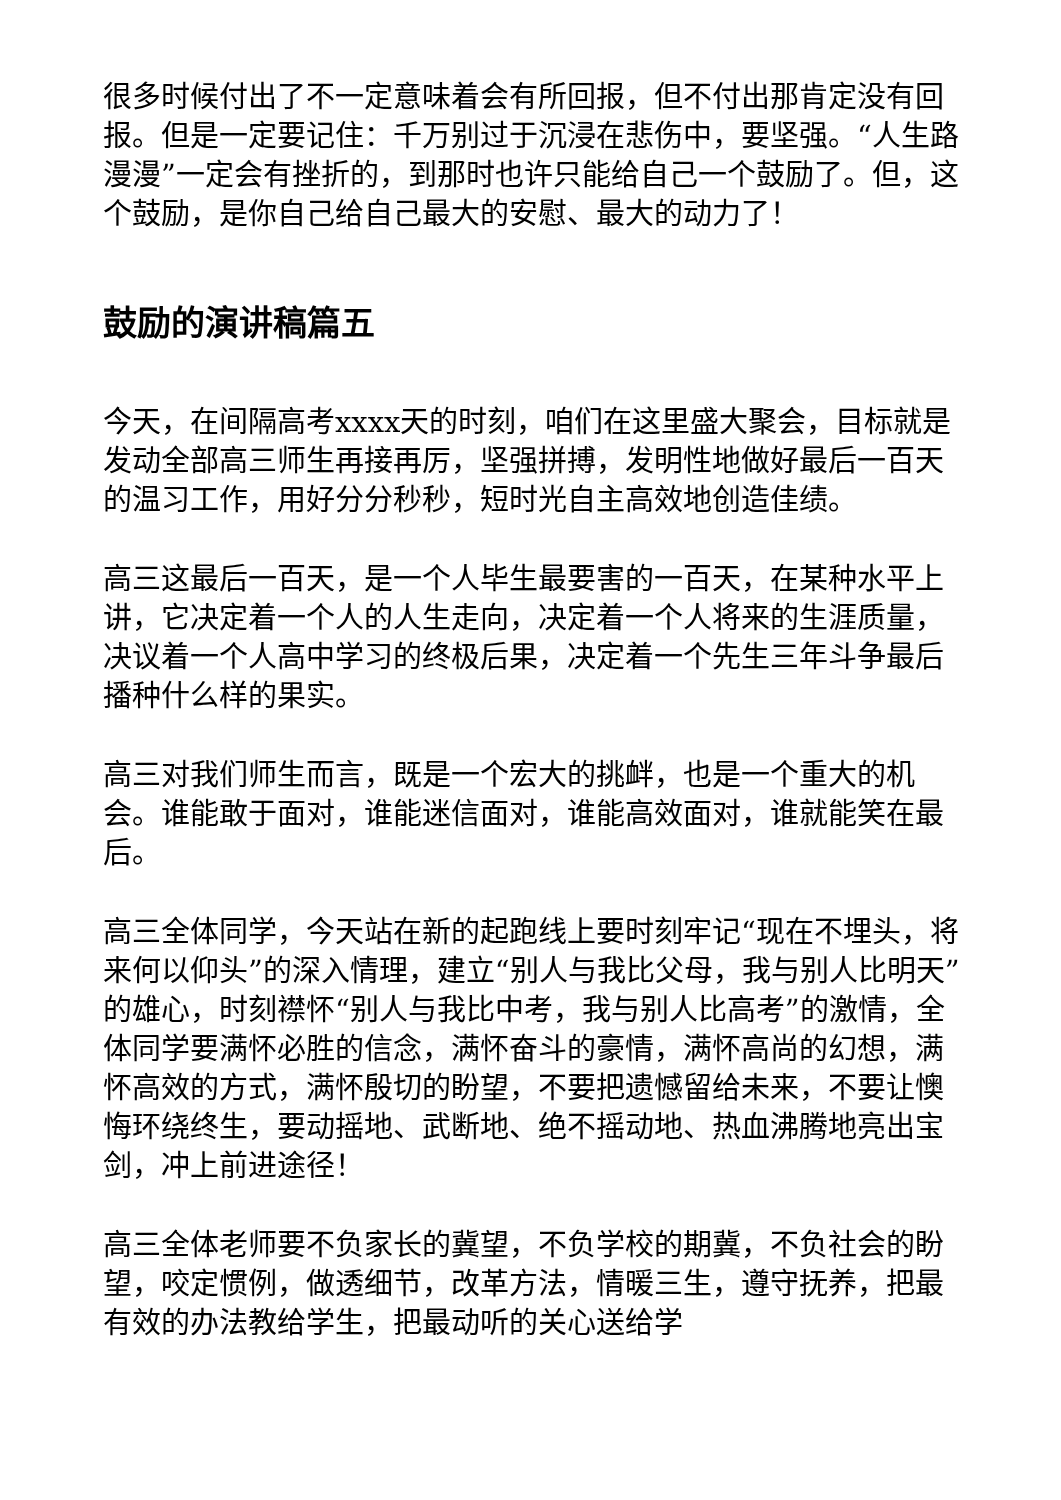很多时候付出了不一定意味着会有所回报，但不付出那肯定没有回报。但是一定要记住：千万别过于沉浸在悲伤中，要坚强。“人生路漫漫”一定会有挫折的，到那时也许只能给自己一个鼓励了。但，这个鼓励，是你自己给自己最大的安慰、最大的动力了！
鼓励的演讲稿篇五
今天，在间隔高考xxxx天的时刻，咱们在这里盛大聚会，目标就是发动全部高三师生再接再厉，坚强拼搏，发明性地做好最后一百天的温习工作，用好分分秒秒，短时光自主高效地创造佳绩。
高三这最后一百天，是一个人毕生最要害的一百天，在某种水平上讲，它决定着一个人的人生走向，决定着一个人将来的生涯质量，决议着一个人高中学习的终极后果，决定着一个先生三年斗争最后播种什么样的果实。
高三对我们师生而言，既是一个宏大的挑衅，也是一个重大的机会。谁能敢于面对，谁能迷信面对，谁能高效面对，谁就能笑在最后。
高三全体同学，今天站在新的起跑线上要时刻牢记“现在不埋头，将来何以仰头”的深入情理，建立“别人与我比父母，我与别人比明天”的雄心，时刻襟怀“别人与我比中考，我与别人比高考”的激情，全体同学要满怀必胜的信念，满怀奋斗的豪情，满怀高尚的幻想，满怀高效的方式，满怀殷切的盼望，不要把遗憾留给未来，不要让懊悔环绕终生，要动摇地、武断地、绝不摇动地、热血沸腾地亮出宝剑，冲上前进途径！
高三全体老师要不负家长的冀望，不负学校的期冀，不负社会的盼望，咬定惯例，做透细节，改革方法，情暖三生，遵守抚养，把最有效的办法教给学生，把最动听的关心送给学